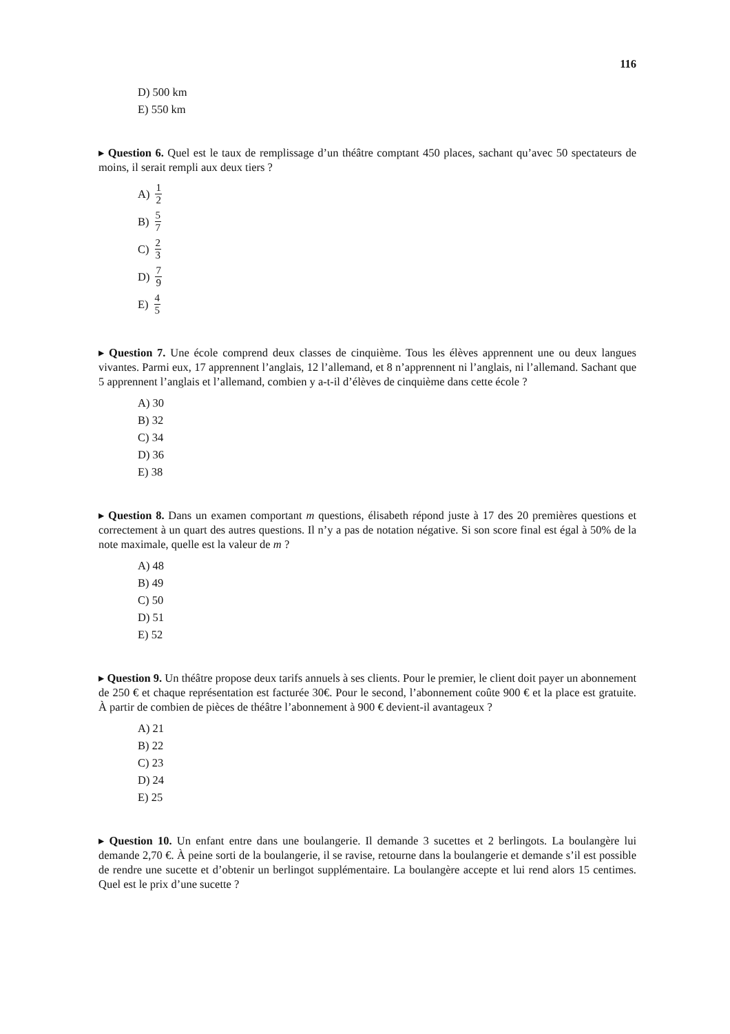116
D) 500 km
E) 550 km
▸ Question 6. Quel est le taux de remplissage d’un théâtre comptant 450 places, sachant qu’avec 50 spectateurs de moins, il serait rempli aux deux tiers ?
A) 1 2
B) 5 7
C) 2 3
D) 7 9
E) 4 5
▸ Question 7. Une école comprend deux classes de cinquième. Tous les élèves apprennent une ou deux langues vivantes. Parmi eux, 17 apprennent l’anglais, 12 l’allemand, et 8 n’apprennent ni l’anglais, ni l’allemand. Sachant que 5 apprennent l’anglais et l’allemand, combien y a-t-il d’élèves de cinquième dans cette école ?
A) 30
B) 32
C) 34
D) 36
E) 38
▸ Question 8. Dans un examen comportant m questions, élisabeth répond juste à 17 des 20 premières questions et correctement à un quart des autres questions. Il n’y a pas de notation négative. Si son score final est égal à 50% de la note maximale, quelle est la valeur de m ?
A) 48
B) 49
C) 50
D) 51
E) 52
▸ Question 9. Un théâtre propose deux tarifs annuels à ses clients. Pour le premier, le client doit payer un abonnement de 250 € et chaque représentation est facturée 30€. Pour le second, l’abonnement coûte 900 € et la place est gratuite. À partir de combien de pièces de théâtre l’abonnement à 900 € devient-il avantageux ?
A) 21
B) 22
C) 23
D) 24
E) 25
▸ Question 10. Un enfant entre dans une boulangerie. Il demande 3 sucettes et 2 berlingots. La boulangère lui demande 2,70 €. À peine sorti de la boulangerie, il se ravise, retourne dans la boulangerie et demande s’il est possible de rendre une sucette et d’obtenir un berlingot supplémentaire. La boulangère accepte et lui rend alors 15 centimes. Quel est le prix d’une sucette ?